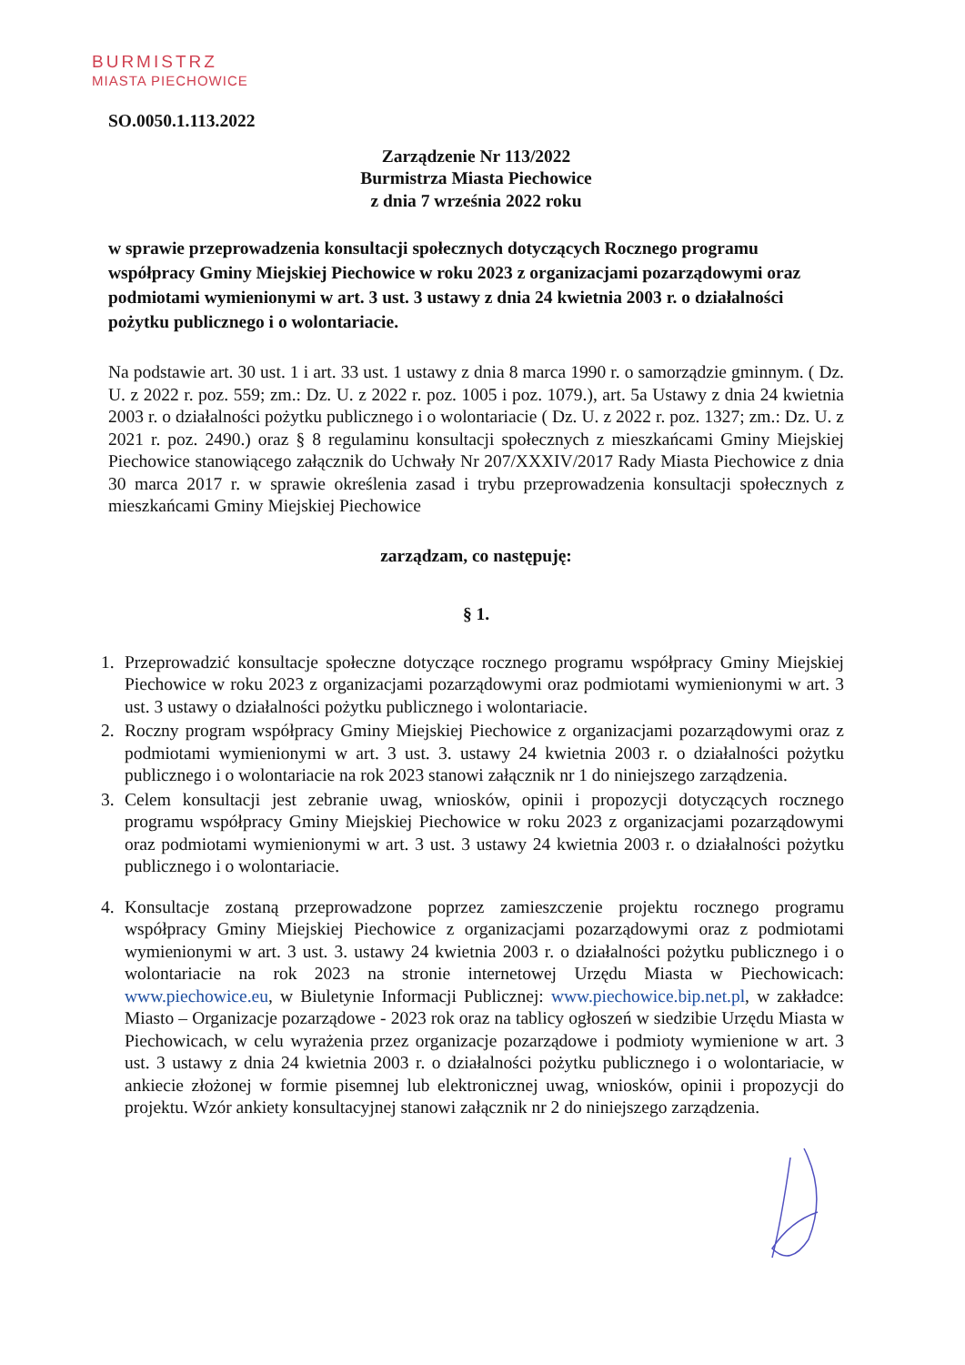BURMISTRZ
MIASTA PIECHOWICE
SO.0050.1.113.2022
Zarządzenie Nr 113/2022
Burmistrza Miasta Piechowice
z dnia 7 września 2022 roku
w sprawie przeprowadzenia konsultacji społecznych dotyczących Rocznego programu współpracy Gminy Miejskiej Piechowice w roku 2023 z organizacjami pozarządowymi oraz podmiotami wymienionymi w art. 3 ust. 3 ustawy z dnia 24 kwietnia 2003 r. o działalności pożytku publicznego i o wolontariacie.
Na podstawie art. 30 ust. 1 i art. 33 ust. 1 ustawy z dnia 8 marca 1990 r. o samorządzie gminnym. ( Dz. U. z 2022 r. poz. 559; zm.: Dz. U. z 2022 r. poz. 1005 i poz. 1079.), art. 5a Ustawy z dnia 24 kwietnia 2003 r. o działalności pożytku publicznego i o wolontariacie ( Dz. U. z 2022 r. poz. 1327; zm.: Dz. U. z 2021 r. poz. 2490.) oraz § 8 regulaminu konsultacji społecznych z mieszkańcami Gminy Miejskiej Piechowice stanowiącego załącznik do Uchwały Nr 207/XXXIV/2017 Rady Miasta Piechowice z dnia 30 marca 2017 r. w sprawie określenia zasad i trybu przeprowadzenia konsultacji społecznych z mieszkańcami Gminy Miejskiej Piechowice
zarządzam, co następuję:
§ 1.
1. Przeprowadzić konsultacje społeczne dotyczące rocznego programu współpracy Gminy Miejskiej Piechowice w roku 2023 z organizacjami pozarządowymi oraz podmiotami wymienionymi w art. 3 ust. 3 ustawy o działalności pożytku publicznego i wolontariacie.
2. Roczny program współpracy Gminy Miejskiej Piechowice z organizacjami pozarządowymi oraz z podmiotami wymienionymi w art. 3 ust. 3. ustawy 24 kwietnia 2003 r. o działalności pożytku publicznego i o wolontariacie na rok 2023 stanowi załącznik nr 1 do niniejszego zarządzenia.
3. Celem konsultacji jest zebranie uwag, wniosków, opinii i propozycji dotyczących rocznego programu współpracy Gminy Miejskiej Piechowice w roku 2023 z organizacjami pozarządowymi oraz podmiotami wymienionymi w art. 3 ust. 3 ustawy 24 kwietnia 2003 r. o działalności pożytku publicznego i o wolontariacie.
4. Konsultacje zostaną przeprowadzone poprzez zamieszczenie projektu rocznego programu współpracy Gminy Miejskiej Piechowice z organizacjami pozarządowymi oraz z podmiotami wymienionymi w art. 3 ust. 3. ustawy 24 kwietnia 2003 r. o działalności pożytku publicznego i o wolontariacie na rok 2023 na stronie internetowej Urzędu Miasta w Piechowicach: www.piechowice.eu, w Biuletynie Informacji Publicznej: www.piechowice.bip.net.pl, w zakładce: Miasto – Organizacje pozarządowe - 2023 rok oraz na tablicy ogłoszeń w siedzibie Urzędu Miasta w Piechowicach, w celu wyrażenia przez organizacje pozarządowe i podmioty wymienione w art. 3 ust. 3 ustawy z dnia 24 kwietnia 2003 r. o działalności pożytku publicznego i o wolontariacie, w ankiecie złożonej w formie pisemnej lub elektronicznej uwag, wniosków, opinii i propozycji do projektu. Wzór ankiety konsultacyjnej stanowi załącznik nr 2 do niniejszego zarządzenia.